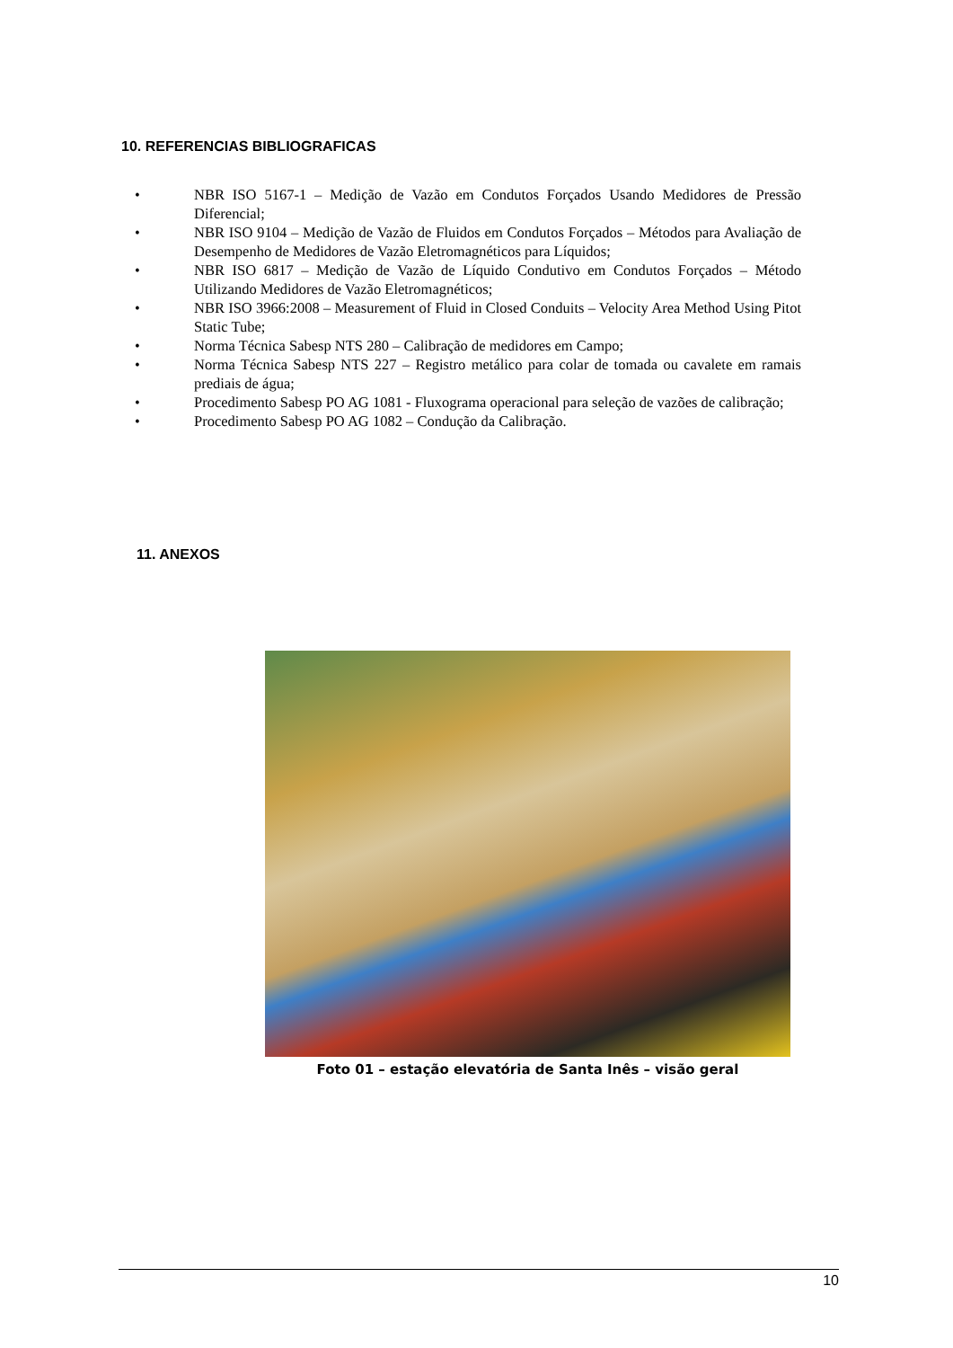10. REFERENCIAS BIBLIOGRAFICAS
• NBR ISO 5167-1 – Medição de Vazão em Condutos Forçados Usando Medidores de Pressão Diferencial;
• NBR ISO 9104 – Medição de Vazão de Fluidos em Condutos Forçados – Métodos para Avaliação de Desempenho de Medidores de Vazão Eletromagnéticos para Líquidos;
• NBR ISO 6817 – Medição de Vazão de Líquido Condutivo em Condutos Forçados – Método Utilizando Medidores de Vazão Eletromagnéticos;
• NBR ISO 3966:2008 – Measurement of Fluid in Closed Conduits – Velocity Area Method Using Pitot Static Tube;
• Norma Técnica Sabesp NTS 280 – Calibração de medidores em Campo;
• Norma Técnica Sabesp NTS 227 – Registro metálico para colar de tomada ou cavalete em ramais prediais de água;
• Procedimento Sabesp PO AG 1081 - Fluxograma operacional para seleção de vazões de calibração;
• Procedimento Sabesp PO AG 1082 – Condução da Calibração.
11. ANEXOS
Foto 01 – estação elevatória de Santa Inês – visão geral
10